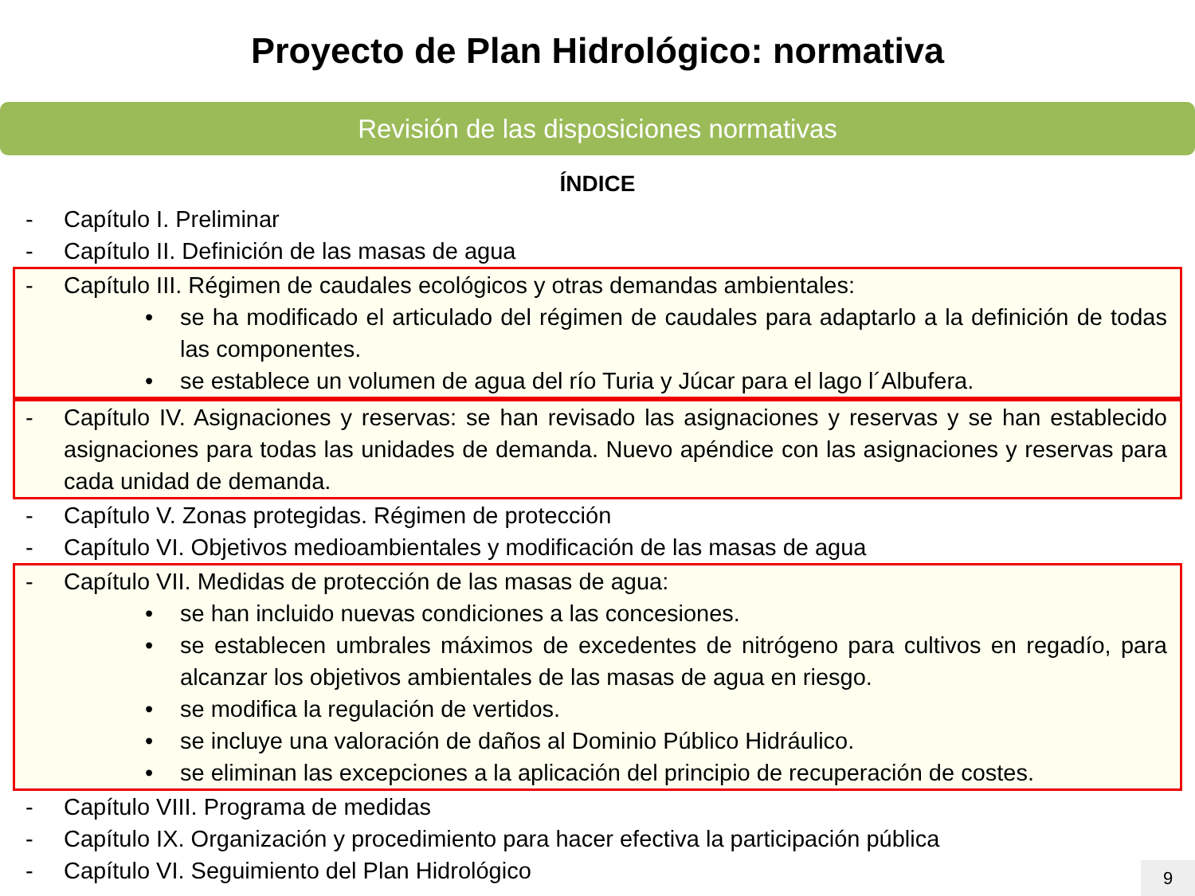Proyecto de Plan Hidrológico: normativa
Revisión de las disposiciones normativas
ÍNDICE
- Capítulo I. Preliminar
- Capítulo II. Definición de las masas de agua
- Capítulo III. Régimen de caudales ecológicos y otras demandas ambientales:
• se ha modificado el articulado del régimen de caudales para adaptarlo a la definición de todas las componentes.
• se establece un volumen de agua del río Turia y Júcar para el lago l´Albufera.
- Capítulo IV. Asignaciones y reservas: se han revisado las asignaciones y reservas y se han establecido asignaciones para todas las unidades de demanda. Nuevo apéndice con las asignaciones y reservas para cada unidad de demanda.
- Capítulo V. Zonas protegidas. Régimen de protección
- Capítulo VI. Objetivos medioambientales y modificación de las masas de agua
- Capítulo VII. Medidas de protección de las masas de agua:
• se han incluido nuevas condiciones a las concesiones.
• se establecen umbrales máximos de excedentes de nitrógeno para cultivos en regadío, para alcanzar los objetivos ambientales de las masas de agua en riesgo.
• se modifica la regulación de vertidos.
• se incluye una valoración de daños al Dominio Público Hidráulico.
• se eliminan las excepciones a la aplicación del principio de recuperación de costes.
- Capítulo VIII. Programa de medidas
- Capítulo IX. Organización y procedimiento para hacer efectiva la participación pública
- Capítulo VI. Seguimiento del Plan Hidrológico
9